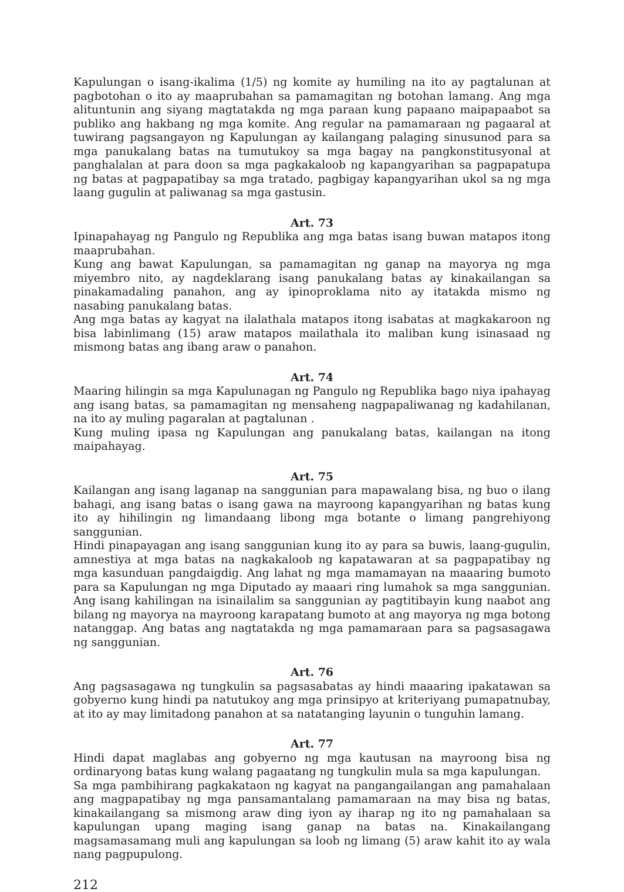Kapulungan o isang-ikalima (1/5) ng komite ay humiling na ito ay pagtalunan at pagbotohan o ito ay maaprubahan sa pamamagitan ng botohan lamang. Ang mga alituntunin ang siyang magtatakda ng mga paraan kung papaano maipapaabot sa publiko ang hakbang ng mga komite. Ang regular na pamamaraan ng pagaaral at tuwirang pagsangayon ng Kapulungan ay kailangang palaging sinusunod para sa mga panukalang batas na tumutukoy sa mga bagay na pangkonstitusyonal at panghalalan at para doon sa mga pagkakaloob ng kapangyarihan sa pagpapatupa ng batas at pagpapatibay sa mga tratado, pagbigay kapangyarihan ukol sa ng mga laang gugulin at paliwanag sa mga gastusin.
Art. 73
Ipinapahayag ng Pangulo ng Republika ang mga batas isang buwan matapos itong maaprubahan.
Kung ang bawat Kapulungan, sa pamamagitan ng ganap na mayorya ng mga miyembro nito, ay nagdeklarang isang panukalang batas ay kinakailangan sa pinakamadaling panahon, ang ay ipinoproklama nito ay itatakda mismo ng nasabing panukalang batas.
Ang mga batas ay kagyat na ilalathala matapos itong isabatas at magkakaroon ng bisa labinlimang (15) araw matapos mailathala ito maliban kung isinasaad ng mismong batas ang ibang araw o panahon.
Art. 74
Maaring hilingin sa mga Kapulunagan ng Pangulo ng Republika bago niya ipahayag ang isang batas, sa pamamagitan ng mensaheng nagpapaliwanag ng kadahilanan, na ito ay muling pagaralan at pagtalunan .
Kung muling ipasa ng Kapulungan ang panukalang batas, kailangan na itong maipahayag.
Art. 75
Kailangan ang isang laganap na sanggunian para mapawalang bisa, ng buo o ilang bahagi, ang isang batas o isang gawa na mayroong kapangyarihan ng batas kung ito ay hihilingin ng limandaang libong mga botante o limang pangrehiyong sanggunian.
Hindi pinapayagan ang isang sanggunian kung ito ay para sa buwis, laang-gugulin, amnestiya at mga batas na nagkakaloob ng kapatawaran at sa pagpapatibay ng mga kasunduan pangdaigdig. Ang lahat ng mga mamamayan na maaaring bumoto para sa Kapulungan ng mga Diputado ay maaari ring lumahok sa mga sanggunian. Ang isang kahilingan na isinailalim sa sanggunian ay pagtitibayin kung naabot ang bilang ng mayorya na mayroong karapatang bumoto at ang mayorya ng mga botong natanggap. Ang batas ang nagtatakda ng mga pamamaraan para sa pagsasagawa ng sanggunian.
Art. 76
Ang pagsasagawa ng tungkulin sa pagsasabatas ay hindi maaaring ipakatawan sa gobyerno kung hindi pa natutukoy ang mga prinsipyo at kriteriyang pumapatnubay, at ito ay may limitadong panahon at sa natatanging layunin o tunguhin lamang.
Art. 77
Hindi dapat maglabas ang gobyerno ng mga kautusan na mayroong bisa ng ordinaryong batas kung walang pagaatang ng tungkulin mula sa mga kapulungan.
Sa mga pambihirang pagkakataon ng kagyat na pangangailangan ang pamahalaan ang magpapatibay ng mga pansamantalang pamamaraan na may bisa ng batas, kinakailangang sa mismong araw ding iyon ay iharap ng ito ng pamahalaan sa kapulungan upang maging isang ganap na batas na. Kinakailangang magsamasamang muli ang kapulungan sa loob ng limang (5) araw kahit ito ay wala nang pagpupulong.
212